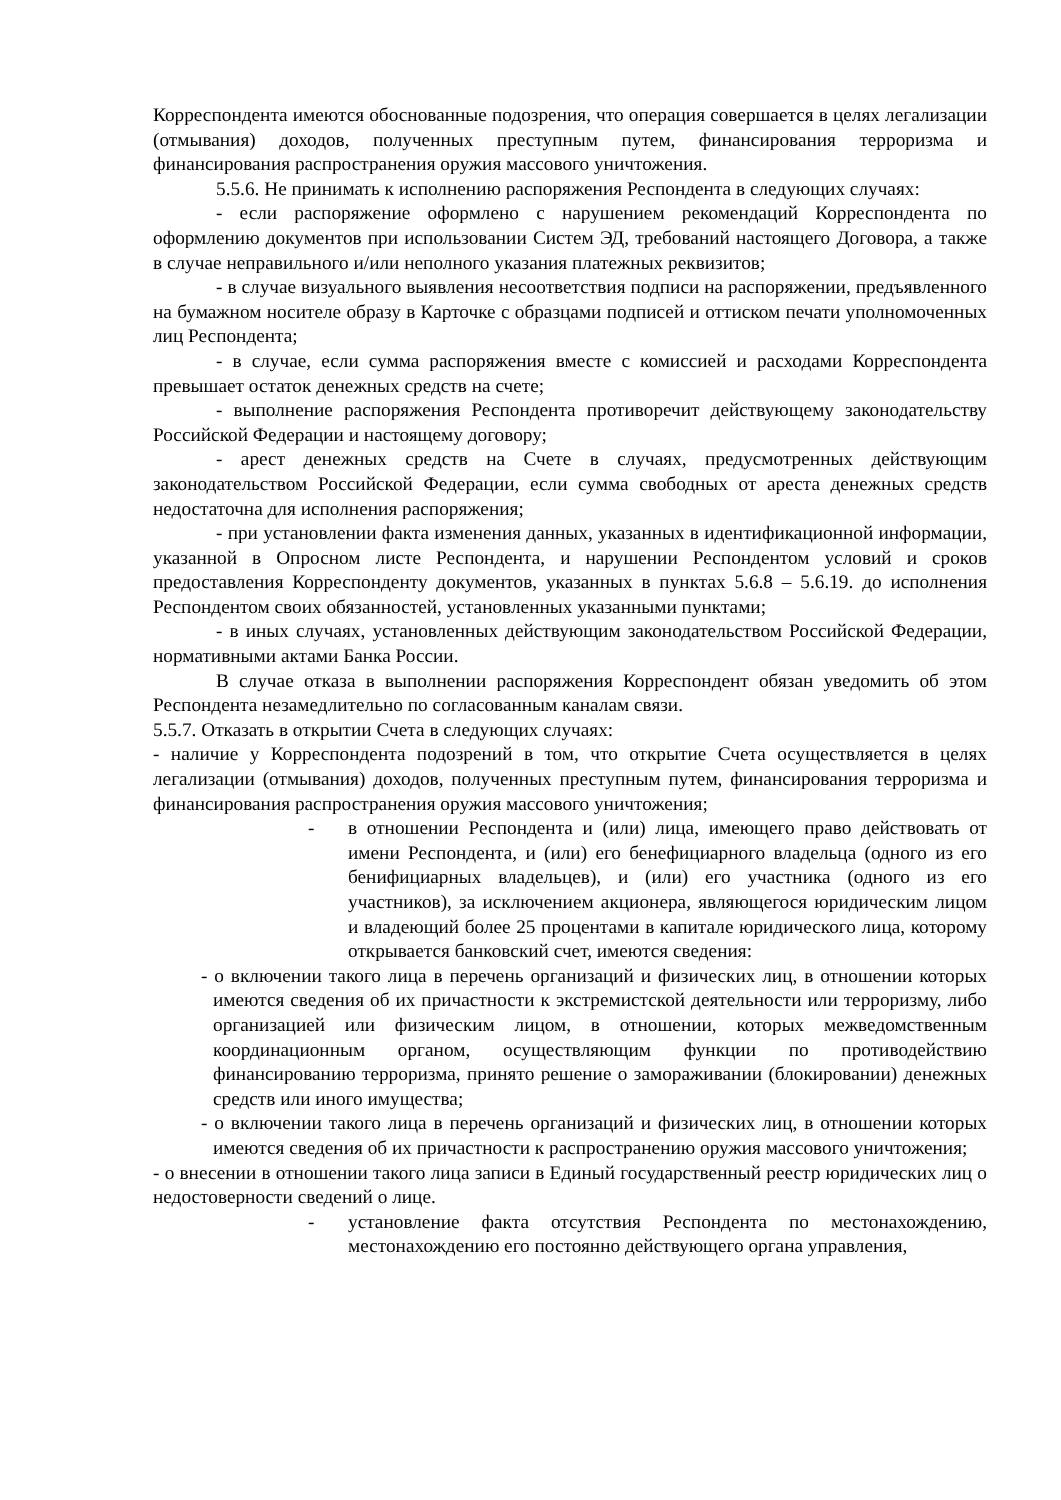Корреспондента имеются обоснованные подозрения, что операция совершается в целях легализации (отмывания) доходов, полученных преступным путем, финансирования терроризма и финансирования распространения оружия массового уничтожения.
5.5.6. Не принимать к исполнению распоряжения Респондента в следующих случаях:
- если распоряжение оформлено с нарушением рекомендаций Корреспондента по оформлению документов при использовании Систем ЭД, требований настоящего Договора, а также в случае неправильного и/или неполного указания платежных реквизитов;
- в случае визуального выявления несоответствия подписи на распоряжении, предъявленного на бумажном носителе образу в Карточке с образцами подписей и оттиском печати уполномоченных лиц Респондента;
- в случае, если сумма распоряжения вместе с комиссией и расходами Корреспондента превышает остаток денежных средств на счете;
- выполнение распоряжения Респондента противоречит действующему законодательству Российской Федерации и настоящему договору;
- арест денежных средств на Счете в случаях, предусмотренных действующим законодательством Российской Федерации, если сумма свободных от ареста денежных средств недостаточна для исполнения распоряжения;
- при установлении факта изменения данных, указанных в идентификационной информации, указанной в Опросном листе Респондента, и нарушении Респондентом условий и сроков предоставления Корреспонденту документов, указанных в пунктах 5.6.8 – 5.6.19. до исполнения Респондентом своих обязанностей, установленных указанными пунктами;
- в иных случаях, установленных действующим законодательством Российской Федерации, нормативными актами Банка России.
В случае отказа в выполнении распоряжения Корреспондент обязан уведомить об этом Респондента незамедлительно по согласованным каналам связи.
5.5.7. Отказать в открытии Счета в следующих случаях:
- наличие у Корреспондента подозрений в том, что открытие Счета осуществляется в целях легализации (отмывания) доходов, полученных преступным путем, финансирования терроризма и финансирования распространения оружия массового уничтожения;
- в отношении Респондента и (или) лица, имеющего право действовать от имени Респондента, и (или) его бенефициарного владельца (одного из его бенифициарных владельцев), и (или) его участника (одного из его участников), за исключением акционера, являющегося юридическим лицом и владеющий более 25 процентами в капитале юридического лица, которому открывается банковский счет, имеются сведения:
- о включении такого лица в перечень организаций и физических лиц, в отношении которых имеются сведения об их причастности к экстремистской деятельности или терроризму, либо организацией или физическим лицом, в отношении, которых межведомственным координационным органом, осуществляющим функции по противодействию финансированию терроризма, принято решение о замораживании (блокировании) денежных средств или иного имущества;
- о включении такого лица в перечень организаций и физических лиц, в отношении которых имеются сведения об их причастности к распространению оружия массового уничтожения;
- о внесении в отношении такого лица записи в Единый государственный реестр юридических лиц о недостоверности сведений о лице.
- установление факта отсутствия Респондента по местонахождению, местонахождению его постоянно действующего органа управления,